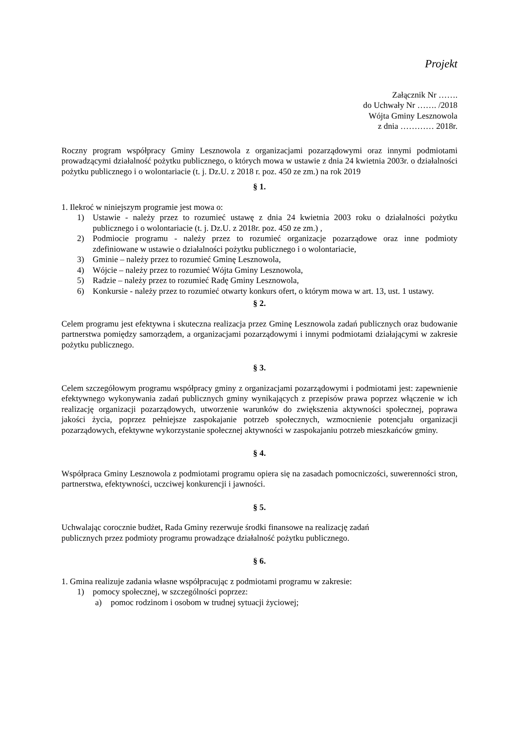Projekt
Załącznik Nr …….
do Uchwały Nr ……. /2018
Wójta Gminy Lesznowola
z dnia ………… 2018r.
Roczny program współpracy Gminy Lesznowola z organizacjami pozarządowymi oraz innymi podmiotami prowadzącymi działalność pożytku publicznego, o których mowa w ustawie z dnia 24 kwietnia 2003r. o działalności pożytku publicznego i o wolontariacie (t. j. Dz.U. z 2018 r. poz. 450 ze zm.) na rok 2019
§ 1.
1. Ilekroć w niniejszym programie jest mowa o:
1) Ustawie - należy przez to rozumieć ustawę z dnia 24 kwietnia 2003 roku o działalności pożytku publicznego i o wolontariacie (t. j. Dz.U. z 2018r. poz. 450 ze zm.) ,
2) Podmiocie programu - należy przez to rozumieć organizacje pozarządowe oraz inne podmioty zdefiniowane w ustawie o działalności pożytku publicznego i o wolontariacie,
3) Gminie – należy przez to rozumieć Gminę Lesznowola,
4) Wójcie – należy przez to rozumieć Wójta Gminy Lesznowola,
5) Radzie – należy przez to rozumieć Radę Gminy Lesznowola,
6) Konkursie - należy przez to rozumieć otwarty konkurs ofert, o którym mowa w art. 13, ust. 1 ustawy.
§ 2.
Celem programu jest efektywna i skuteczna realizacja przez Gminę Lesznowola zadań publicznych oraz budowanie partnerstwa pomiędzy samorządem, a organizacjami pozarządowymi i innymi podmiotami działającymi w zakresie pożytku publicznego.
§ 3.
Celem szczegółowym programu współpracy gminy z organizacjami pozarządowymi i podmiotami jest: zapewnienie efektywnego wykonywania zadań publicznych gminy wynikających z przepisów prawa poprzez włączenie w ich realizację organizacji pozarządowych, utworzenie warunków do zwiększenia aktywności społecznej, poprawa jakości życia, poprzez pełniejsze zaspokajanie potrzeb społecznych, wzmocnienie potencjału organizacji pozarządowych, efektywne wykorzystanie społecznej aktywności w zaspokajaniu potrzeb mieszkańców gminy.
§ 4.
Współpraca Gminy Lesznowola z podmiotami programu opiera się na zasadach pomocniczości, suwerenności stron, partnerstwa, efektywności, uczciwej konkurencji i jawności.
§ 5.
Uchwalając corocznie budżet, Rada Gminy rezerwuje środki finansowe na realizację zadań
publicznych przez podmioty programu prowadzące działalność pożytku publicznego.
§ 6.
1. Gmina realizuje zadania własne współpracując z podmiotami programu w zakresie:
1) pomocy społecznej, w szczególności poprzez:
a) pomoc rodzinom i osobom w trudnej sytuacji życiowej;